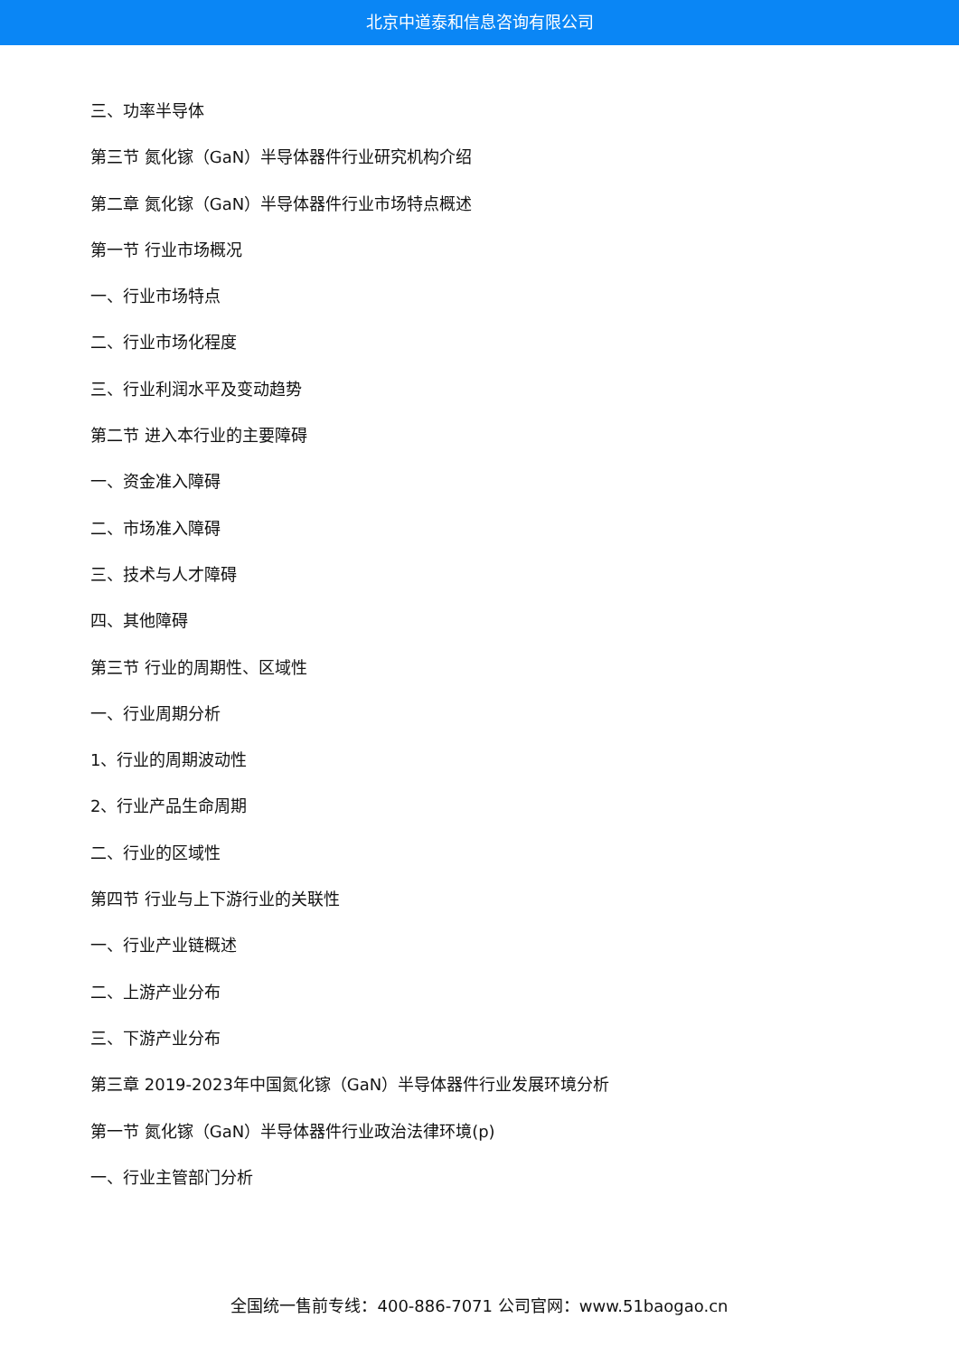北京中道泰和信息咨询有限公司
三、功率半导体
第三节 氮化镓（GaN）半导体器件行业研究机构介绍
第二章 氮化镓（GaN）半导体器件行业市场特点概述
第一节 行业市场概况
一、行业市场特点
二、行业市场化程度
三、行业利润水平及变动趋势
第二节 进入本行业的主要障碍
一、资金准入障碍
二、市场准入障碍
三、技术与人才障碍
四、其他障碍
第三节 行业的周期性、区域性
一、行业周期分析
1、行业的周期波动性
2、行业产品生命周期
二、行业的区域性
第四节 行业与上下游行业的关联性
一、行业产业链概述
二、上游产业分布
三、下游产业分布
第三章 2019-2023年中国氮化镓（GaN）半导体器件行业发展环境分析
第一节 氮化镓（GaN）半导体器件行业政治法律环境(p)
一、行业主管部门分析
全国统一售前专线：400-886-7071 公司官网：www.51baogao.cn